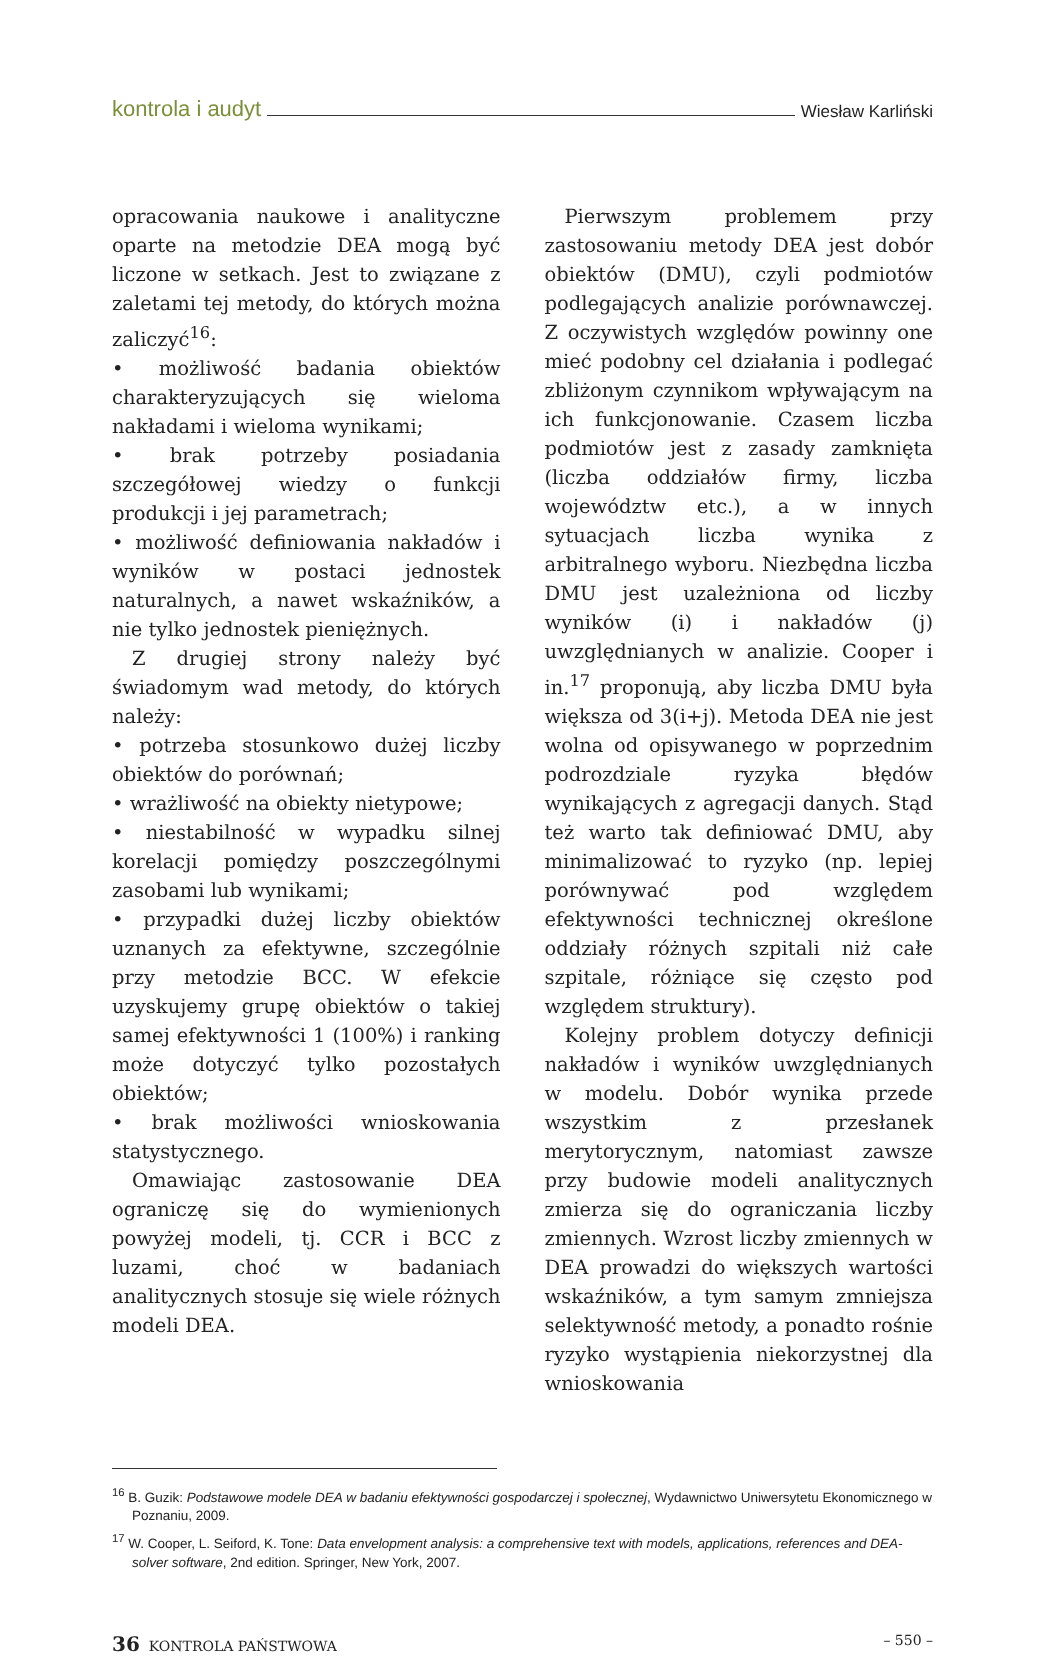kontrola i audyt Wiesław Karliński
opracowania naukowe i analityczne oparte na metodzie DEA mogą być liczone w setkach. Jest to związane z zaletami tej metody, do których można zaliczyć<sup>16</sup>:
• możliwość badania obiektów charakteryzujących się wieloma nakładami i wieloma wynikami;
• brak potrzeby posiadania szczegółowej wiedzy o funkcji produkcji i jej parametrach;
• możliwość definiowania nakładów i wyników w postaci jednostek naturalnych, a nawet wskaźników, a nie tylko jednostek pieniężnych.
Z drugiej strony należy być świadomym wad metody, do których należy:
• potrzeba stosunkowo dużej liczby obiektów do porównań;
• wrażliwość na obiekty nietypowe;
• niestabilność w wypadku silnej korelacji pomiędzy poszczególnymi zasobami lub wynikami;
• przypadki dużej liczby obiektów uznanych za efektywne, szczególnie przy metodzie BCC. W efekcie uzyskujemy grupę obiektów o takiej samej efektywności 1 (100%) i ranking może dotyczyć tylko pozostałych obiektów;
• brak możliwości wnioskowania statystycznego.
Omawiając zastosowanie DEA ograniczę się do wymienionych powyżej modeli, tj. CCR i BCC z luzami, choć w badaniach analitycznych stosuje się wiele różnych modeli DEA.
Pierwszym problemem przy zastosowaniu metody DEA jest dobór obiektów (DMU), czyli podmiotów podlegających analizie porównawczej. Z oczywistych względów powinny one mieć podobny cel działania i podlegać zbliżonym czynnikom wpływającym na ich funkcjonowanie. Czasem liczba podmiotów jest z zasady zamknięta (liczba oddziałów firmy, liczba województw etc.), a w innych sytuacjach liczba wynika z arbitralnego wyboru. Niezbędna liczba DMU jest uzależniona od liczby wyników (i) i nakładów (j) uwzględnianych w analizie. Cooper i in.<sup>17</sup> proponują, aby liczba DMU była większa od 3(i+j). Metoda DEA nie jest wolna od opisywanego w poprzednim podrozdziale ryzyka błędów wynikających z agregacji danych. Stąd też warto tak definiować DMU, aby minimalizować to ryzyko (np. lepiej porównywać pod względem efektywności technicznej określone oddziały różnych szpitali niż całe szpitale, różniące się często pod względem struktury).
Kolejny problem dotyczy definicji nakładów i wyników uwzględnianych w modelu. Dobór wynika przede wszystkim z przesłanek merytorycznym, natomiast zawsze przy budowie modeli analitycznych zmierza się do ograniczania liczby zmiennych. Wzrost liczby zmiennych w DEA prowadzi do większych wartości wskaźników, a tym samym zmniejsza selektywność metody, a ponadto rośnie ryzyko wystąpienia niekorzystnej dla wnioskowania
<sup>16</sup> B. Guzik: Podstawowe modele DEA w badaniu efektywności gospodarczej i społecznej, Wydawnictwo Uniwersytetu Ekonomicznego w Poznaniu, 2009.
<sup>17</sup> W. Cooper, L. Seiford, K. Tone: Data envelopment analysis: a comprehensive text with models, applications, references and DEA-solver software, 2nd edition. Springer, New York, 2007.
36 KONTROLA PAŃSTWOWA – 550 –